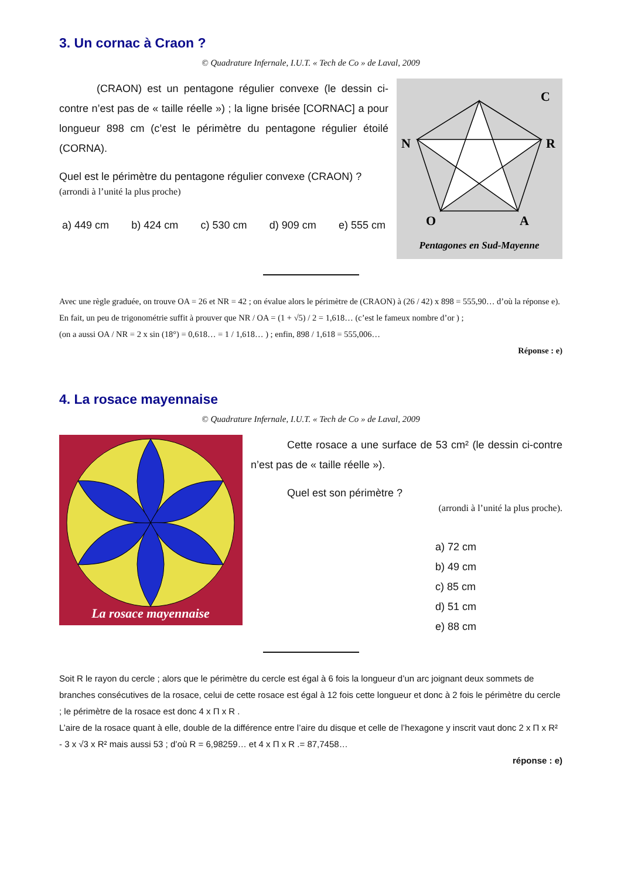3. Un cornac à Craon ?
© Quadrature Infernale, I.U.T. « Tech de Co » de Laval, 2009
(CRAON) est un pentagone régulier convexe (le dessin ci-contre n’est pas de « taille réelle ») ; la ligne brisée [CORNAC] a pour longueur 898 cm (c’est le périmètre du pentagone régulier étoilé (CORNA).
Quel est le périmètre du pentagone régulier convexe (CRAON) ?
(arrondi à l’unité la plus proche)
a) 449 cm b) 424 cm c) 530 cm d) 909 cm e) 555 cm
C
N
R
O
A
Pentagones en Sud-Mayenne
Avec une règle graduée, on trouve OA = 26 et NR = 42 ; on évalue alors le périmètre de (CRAON) à (26 / 42) x 898 = 555,90… d’où la réponse e).
En fait, un peu de trigonométrie suffit à prouver que NR / OA = (1 + √5) / 2 = 1,618… (c’est le fameux nombre d’or ) ;
(on a aussi OA / NR = 2 x sin (18°) = 0,618… = 1 / 1,618… ) ; enfin, 898 / 1,618 = 555,006…
Réponse : e)
4. La rosace mayennaise
© Quadrature Infernale, I.U.T. « Tech de Co » de Laval, 2009
La rosace mayennaise
Cette rosace a une surface de 53 cm² (le dessin ci-contre n’est pas de « taille réelle »).
Quel est son périmètre ?
(arrondi à l’unité la plus proche).
a) 72 cm
b) 49 cm
c) 85 cm
d) 51 cm
e) 88 cm
Soit R le rayon du cercle ; alors que le périmètre du cercle est égal à 6 fois la longueur d’un arc joignant deux sommets de branches consécutives de la rosace, celui de cette rosace est égal à 12 fois cette longueur et donc à 2 fois le périmètre du cercle ; le périmètre de la rosace est donc 4 x Π x R .
L’aire de la rosace quant à elle, double de la différence entre l’aire du disque et celle de l’hexagone y inscrit vaut donc 2 x Π x R² - 3 x √3 x R² mais aussi 53 ; d’où R = 6,98259… et 4 x Π x R .= 87,7458…
réponse : e)